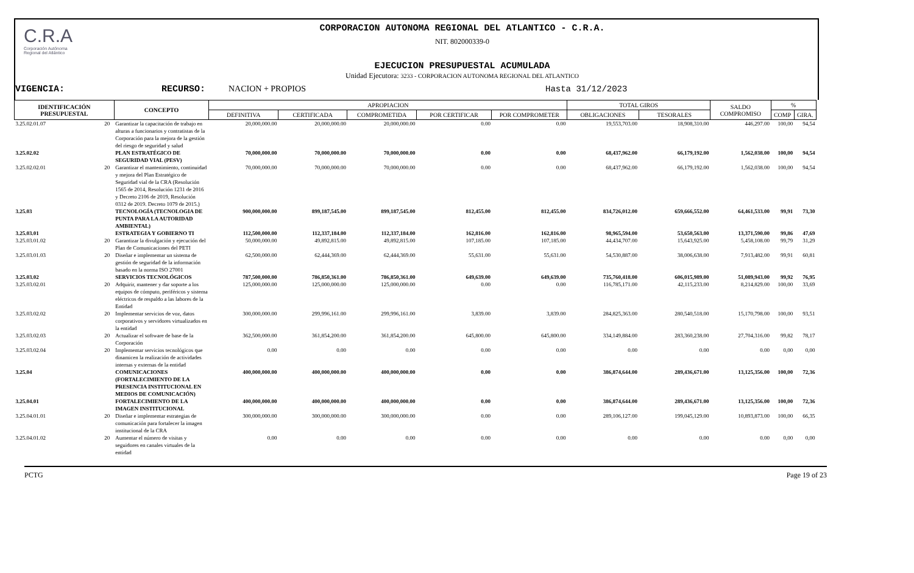C.R.A
Corporación Autónoma Regional del Atlántico
CORPORACION AUTONOMA REGIONAL DEL ATLANTICO - C.R.A.
NIT. 802000339-0
EJECUCION PRESUPUESTAL ACUMULADA
Unidad Ejecutora: 3233 - CORPORACION AUTONOMA REGIONAL DEL ATLANTICO
VIGENCIA: RECURSO: NACION + PROPIOS Hasta 31/12/2023
| IDENTIFICACIÓN PRESUPUESTAL | | CONCEPTO | APROPIACION | | | | | TOTAL GIROS | | SALDO COMPROMISO | % | |
| --- | --- | --- | --- | --- | --- | --- | --- | --- | --- | --- | --- | --- |
| | | | DEFINITIVA | CERTIFICADA | COMPROMETIDA | POR CERTIFICAR | POR COMPROMETER | OBLIGACIONES | TESORALES | | COMP | GIRA. |
| 3.25.02.01.07 | 20 | Garantizar la capacitación de trabajo en alturas a funcionarios y contratistas de la Corporación para la mejora de la gestión del riesgo de seguridad y salud | 20,000,000.00 | 20,000,000.00 | 20,000,000.00 | 0.00 | 0.00 | 19,553,703.00 | 18,908,310.00 | 446,297.00 | 100,00 | 94,54 |
| 3.25.02.02 | | PLAN ESTRATÉGICO DE SEGURIDAD VIAL (PESV) | 70,000,000.00 | 70,000,000.00 | 70,000,000.00 | 0.00 | 0.00 | 68,437,962.00 | 66,179,192.00 | 1,562,038.00 | 100,00 | 94,54 |
| 3.25.02.02.01 | 20 | Garantizar el mantenimiento, continuidad y mejora del Plan Estratégico de Seguridad vial de la CRA (Resolución 1565 de 2014, Resolución 1231 de 2016 y Decreto 2106 de 2019, Resolución 0312 de 2019. Decreto 1079 de 2015.) | 70,000,000.00 | 70,000,000.00 | 70,000,000.00 | 0.00 | 0.00 | 68,437,962.00 | 66,179,192.00 | 1,562,038.00 | 100,00 | 94,54 |
| 3.25.03 | | TECNOLOGÍA (TECNOLOGIA DE PUNTA PARA LA AUTORIDAD AMBIENTAL) | 900,000,000.00 | 899,187,545.00 | 899,187,545.00 | 812,455.00 | 812,455.00 | 834,726,012.00 | 659,666,552.00 | 64,461,533.00 | 99,91 | 73,30 |
| 3.25.03.01 | | ESTRATEGIA Y GOBIERNO TI | 112,500,000.00 | 112,337,184.00 | 112,337,184.00 | 162,816.00 | 162,816.00 | 98,965,594.00 | 53,650,563.00 | 13,371,590.00 | 99,86 | 47,69 |
| 3.25.03.01.02 | 20 | Garantizar la divulgación y ejecución del Plan de Comunicaciones del PETI | 50,000,000.00 | 49,892,815.00 | 49,892,815.00 | 107,185.00 | 107,185.00 | 44,434,707.00 | 15,643,925.00 | 5,458,108.00 | 99,79 | 31,29 |
| 3.25.03.01.03 | 20 | Diseñar e implementar un sistema de gestión de seguridad de la información basado en la norma ISO 27001 | 62,500,000.00 | 62,444,369.00 | 62,444,369.00 | 55,631.00 | 55,631.00 | 54,530,887.00 | 38,006,638.00 | 7,913,482.00 | 99,91 | 60,81 |
| 3.25.03.02 | | SERVICIOS TECNOLÓGICOS | 787,500,000.00 | 786,850,361.00 | 786,850,361.00 | 649,639.00 | 649,639.00 | 735,760,418.00 | 606,015,989.00 | 51,089,943.00 | 99,92 | 76,95 |
| 3.25.03.02.01 | 20 | Adquirir, mantener y dar soporte a los equipos de cómputo, periféricos y sistema eléctricos de respaldo a las labores de la Entidad | 125,000,000.00 | 125,000,000.00 | 125,000,000.00 | 0.00 | 0.00 | 116,785,171.00 | 42,115,233.00 | 8,214,829.00 | 100,00 | 33,69 |
| 3.25.03.02.02 | 20 | Implementar servicios de voz, datos corporativos y servidores virtualizados en la entidad | 300,000,000.00 | 299,996,161.00 | 299,996,161.00 | 3,839.00 | 3,839.00 | 284,825,363.00 | 280,540,518.00 | 15,170,798.00 | 100,00 | 93,51 |
| 3.25.03.02.03 | 20 | Actualizar el software de base de la Corporación | 362,500,000.00 | 361,854,200.00 | 361,854,200.00 | 645,800.00 | 645,800.00 | 334,149,884.00 | 283,360,238.00 | 27,704,316.00 | 99,82 | 78,17 |
| 3.25.03.02.04 | 20 | Implementar servicios tecnológicos que dinamicen la realización de actividades internas y externas de la entidad | 0.00 | 0.00 | 0.00 | 0.00 | 0.00 | 0.00 | 0.00 | 0.00 | 0,00 | 0,00 |
| 3.25.04 | | COMUNICACIONES (FORTALECIMIENTO DE LA PRESENCIA INSTITUCIONAL EN MEDIOS DE COMUNICACIÓN) | 400,000,000.00 | 400,000,000.00 | 400,000,000.00 | 0.00 | 0.00 | 386,874,644.00 | 289,436,671.00 | 13,125,356.00 | 100,00 | 72,36 |
| 3.25.04.01 | | FORTALECIMIENTO DE LA IMAGEN INSTITUCIONAL | 400,000,000.00 | 400,000,000.00 | 400,000,000.00 | 0.00 | 0.00 | 386,874,644.00 | 289,436,671.00 | 13,125,356.00 | 100,00 | 72,36 |
| 3.25.04.01.01 | 20 | Diseñar e implementar estrategias de comunicación para fortalecer la imagen institucional de la CRA | 300,000,000.00 | 300,000,000.00 | 300,000,000.00 | 0.00 | 0.00 | 289,106,127.00 | 199,045,129.00 | 10,893,873.00 | 100,00 | 66,35 |
| 3.25.04.01.02 | 20 | Aumentar el número de visitas y seguidores en canales virtuales de la entidad | 0.00 | 0.00 | 0.00 | 0.00 | 0.00 | 0.00 | 0.00 | 0.00 | 0,00 | 0,00 |
PCTG Page 19 of 23